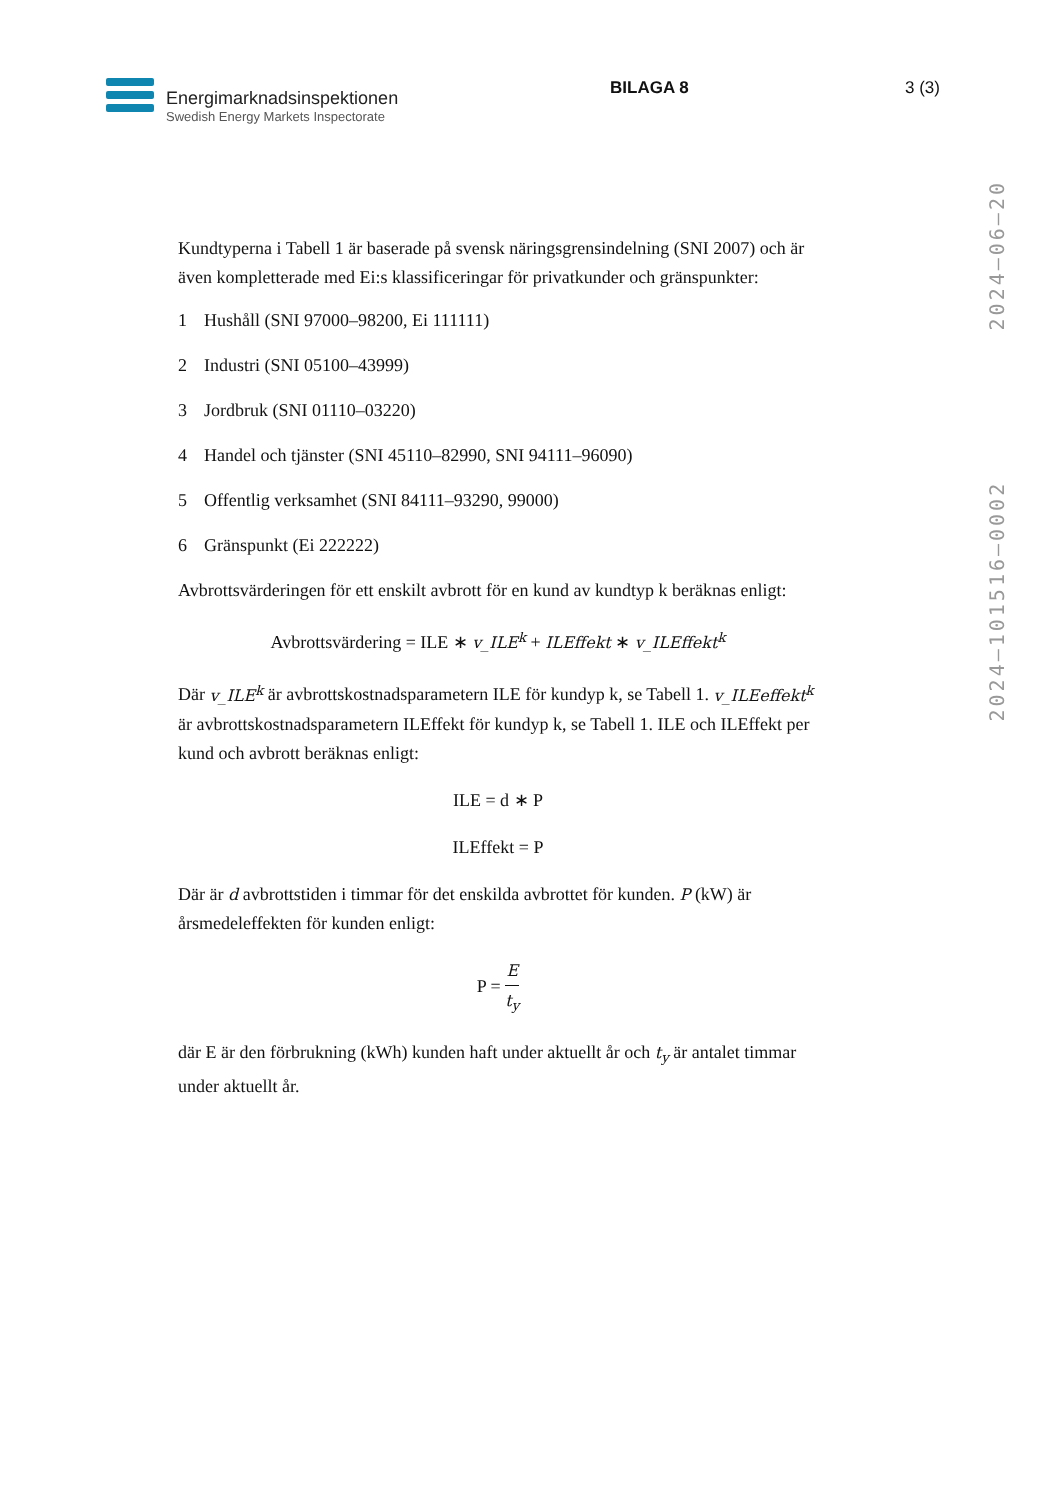Energimarknadsinspektionen
Swedish Energy Markets Inspectorate
BILAGA 8 3 (3)
2024–101516–0002 2024–06–20
Kundtyperna i Tabell 1 är baserade på svensk näringsgrensindelning (SNI 2007) och är även kompletterade med Ei:s klassificeringar för privatkunder och gränspunkter:
1 Hushåll (SNI 97000–98200, Ei 111111)
2 Industri (SNI 05100–43999)
3 Jordbruk (SNI 01110–03220)
4 Handel och tjänster (SNI 45110–82990, SNI 94111–96090)
5 Offentlig verksamhet (SNI 84111–93290, 99000)
6 Gränspunkt (Ei 222222)
Avbrottsvärderingen för ett enskilt avbrott för en kund av kundtyp k beräknas enligt:
Avbrottsvärdering = ILE ∗ v_ILE<sup>k</sup> + ILEffekt ∗ v_ILEffekt<sup>k</sup>
Där v_ILE<sup>k</sup> är avbrottskostnadsparametern ILE för kundyp k, se Tabell 1. v_ILEeffekt<sup>k</sup> är avbrottskostnadsparametern ILEffekt för kundyp k, se Tabell 1. ILE och ILEffekt per kund och avbrott beräknas enligt:
ILE = d ∗ P
ILEffekt = P
Där är d avbrottstiden i timmar för det enskilda avbrottet för kunden. P (kW) är årsmedeleffekten för kunden enligt:
P =
E
t<sub>y</sub>
där E är den förbrukning (kWh) kunden haft under aktuellt år och t<sub>y</sub> är antalet timmar under aktuellt år.